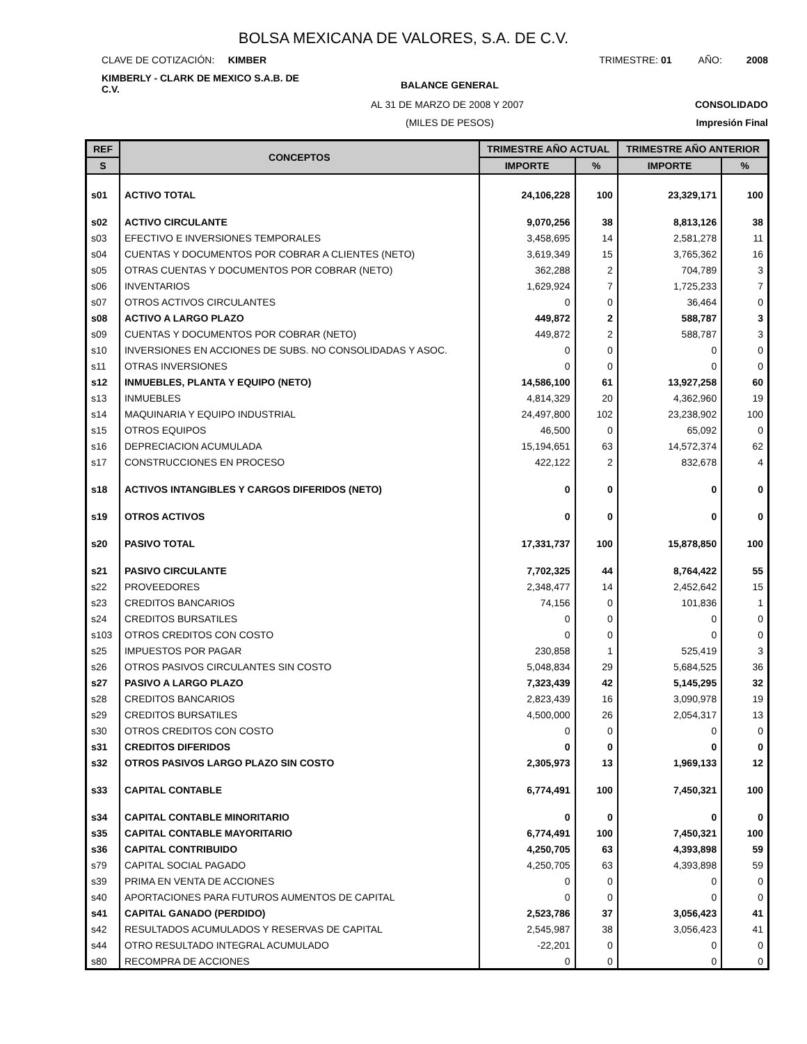BOLSA MEXICANA DE VALORES, S.A. DE C.V.
CLAVE DE COTIZACIÓN: KIMBER TRIMESTRE: 01 AÑO: 2008
KIMBERLY - CLARK DE MEXICO S.A.B. DE C.V. BALANCE GENERAL
AL 31 DE MARZO DE 2008 Y 2007 CONSOLIDADO
(MILES DE PESOS) Impresión Final
| REF | CONCEPTOS | TRIMESTRE AÑO ACTUAL | | TRIMESTRE AÑO ANTERIOR | |
| --- | --- | --- | --- | --- | --- |
| S | | IMPORTE | % | IMPORTE | % |
| s01 | ACTIVO TOTAL | 24,106,228 | 100 | 23,329,171 | 100 |
| s02 | ACTIVO CIRCULANTE | 9,070,256 | 38 | 8,813,126 | 38 |
| s03 | EFECTIVO E INVERSIONES TEMPORALES | 3,458,695 | 14 | 2,581,278 | 11 |
| s04 | CUENTAS Y DOCUMENTOS POR COBRAR A CLIENTES (NETO) | 3,619,349 | 15 | 3,765,362 | 16 |
| s05 | OTRAS CUENTAS Y DOCUMENTOS POR COBRAR (NETO) | 362,288 | 2 | 704,789 | 3 |
| s06 | INVENTARIOS | 1,629,924 | 7 | 1,725,233 | 7 |
| s07 | OTROS ACTIVOS CIRCULANTES | 0 | 0 | 36,464 | 0 |
| s08 | ACTIVO A LARGO PLAZO | 449,872 | 2 | 588,787 | 3 |
| s09 | CUENTAS Y DOCUMENTOS POR COBRAR (NETO) | 449,872 | 2 | 588,787 | 3 |
| s10 | INVERSIONES EN ACCIONES DE SUBS. NO CONSOLIDADAS Y ASOC. | 0 | 0 | 0 | 0 |
| s11 | OTRAS INVERSIONES | 0 | 0 | 0 | 0 |
| s12 | INMUEBLES, PLANTA Y EQUIPO (NETO) | 14,586,100 | 61 | 13,927,258 | 60 |
| s13 | INMUEBLES | 4,814,329 | 20 | 4,362,960 | 19 |
| s14 | MAQUINARIA Y EQUIPO INDUSTRIAL | 24,497,800 | 102 | 23,238,902 | 100 |
| s15 | OTROS EQUIPOS | 46,500 | 0 | 65,092 | 0 |
| s16 | DEPRECIACION ACUMULADA | 15,194,651 | 63 | 14,572,374 | 62 |
| s17 | CONSTRUCCIONES EN PROCESO | 422,122 | 2 | 832,678 | 4 |
| s18 | ACTIVOS INTANGIBLES Y CARGOS DIFERIDOS (NETO) | 0 | 0 | 0 | 0 |
| s19 | OTROS ACTIVOS | 0 | 0 | 0 | 0 |
| s20 | PASIVO TOTAL | 17,331,737 | 100 | 15,878,850 | 100 |
| s21 | PASIVO CIRCULANTE | 7,702,325 | 44 | 8,764,422 | 55 |
| s22 | PROVEEDORES | 2,348,477 | 14 | 2,452,642 | 15 |
| s23 | CREDITOS BANCARIOS | 74,156 | 0 | 101,836 | 1 |
| s24 | CREDITOS BURSATILES | 0 | 0 | 0 | 0 |
| s103 | OTROS CREDITOS CON COSTO | 0 | 0 | 0 | 0 |
| s25 | IMPUESTOS POR PAGAR | 230,858 | 1 | 525,419 | 3 |
| s26 | OTROS PASIVOS CIRCULANTES SIN COSTO | 5,048,834 | 29 | 5,684,525 | 36 |
| s27 | PASIVO A LARGO PLAZO | 7,323,439 | 42 | 5,145,295 | 32 |
| s28 | CREDITOS BANCARIOS | 2,823,439 | 16 | 3,090,978 | 19 |
| s29 | CREDITOS BURSATILES | 4,500,000 | 26 | 2,054,317 | 13 |
| s30 | OTROS CREDITOS CON COSTO | 0 | 0 | 0 | 0 |
| s31 | CREDITOS DIFERIDOS | 0 | 0 | 0 | 0 |
| s32 | OTROS PASIVOS LARGO PLAZO SIN COSTO | 2,305,973 | 13 | 1,969,133 | 12 |
| s33 | CAPITAL CONTABLE | 6,774,491 | 100 | 7,450,321 | 100 |
| s34 | CAPITAL CONTABLE MINORITARIO | 0 | 0 | 0 | 0 |
| s35 | CAPITAL CONTABLE MAYORITARIO | 6,774,491 | 100 | 7,450,321 | 100 |
| s36 | CAPITAL CONTRIBUIDO | 4,250,705 | 63 | 4,393,898 | 59 |
| s79 | CAPITAL SOCIAL PAGADO | 4,250,705 | 63 | 4,393,898 | 59 |
| s39 | PRIMA EN VENTA DE ACCIONES | 0 | 0 | 0 | 0 |
| s40 | APORTACIONES PARA FUTUROS AUMENTOS DE CAPITAL | 0 | 0 | 0 | 0 |
| s41 | CAPITAL GANADO (PERDIDO) | 2,523,786 | 37 | 3,056,423 | 41 |
| s42 | RESULTADOS ACUMULADOS Y RESERVAS DE CAPITAL | 2,545,987 | 38 | 3,056,423 | 41 |
| s44 | OTRO RESULTADO INTEGRAL ACUMULADO | -22,201 | 0 | 0 | 0 |
| s80 | RECOMPRA DE ACCIONES | 0 | 0 | 0 | 0 |